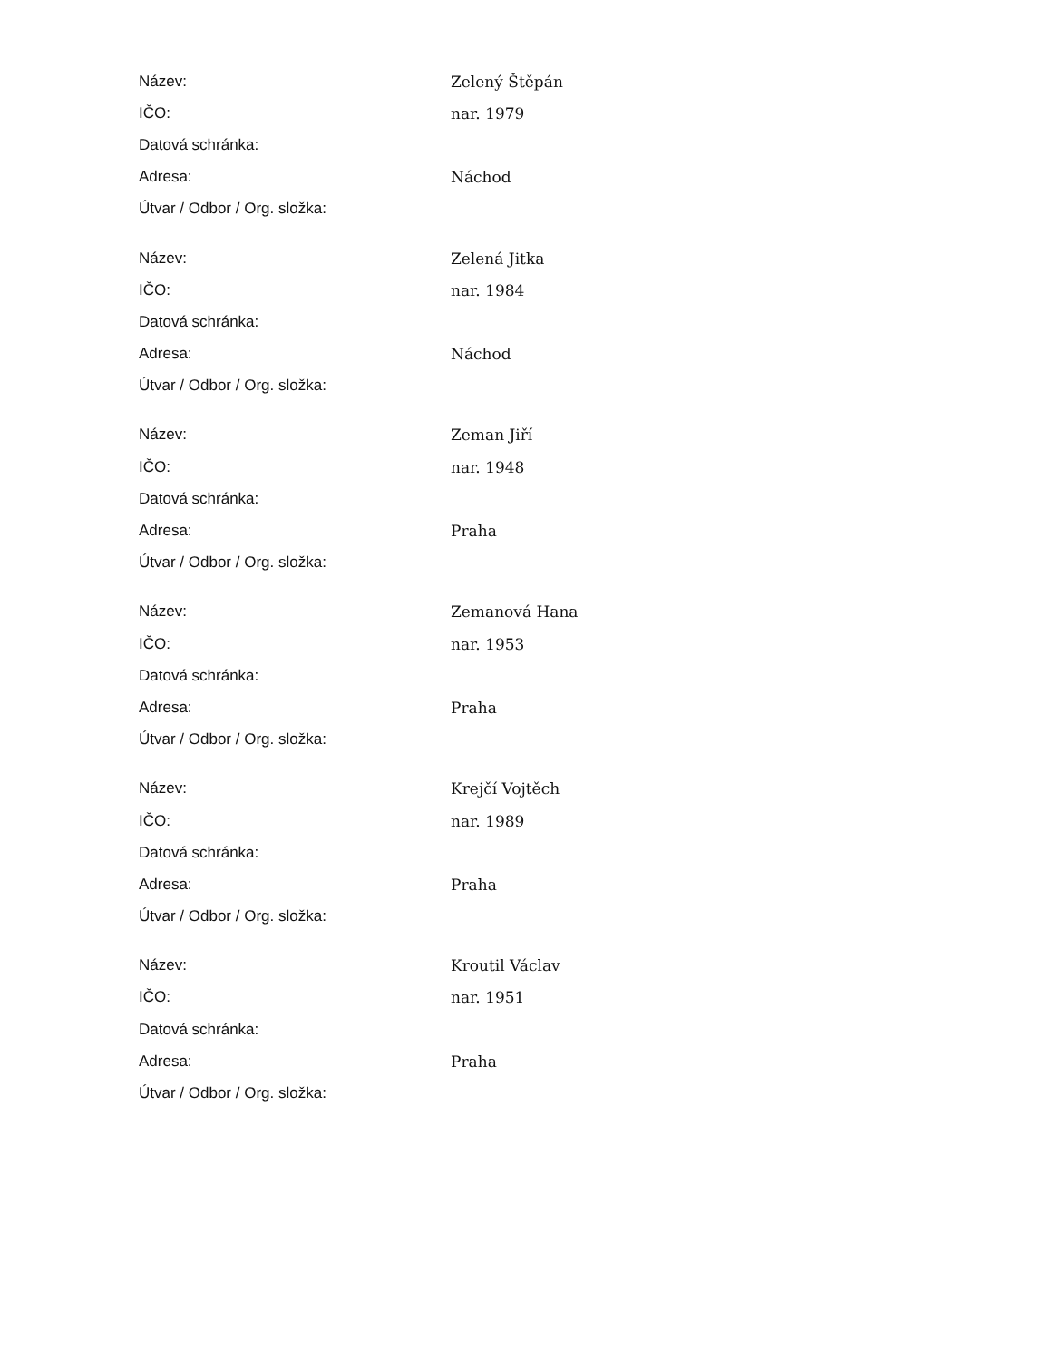| Název: | Zelený Štěpán |
| IČO: | nar. 1979 |
| Datová schránka: | |
| Adresa: | Náchod |
| Útvar / Odbor / Org. složka: | |
| Název: | Zelená Jitka |
| IČO: | nar. 1984 |
| Datová schránka: | |
| Adresa: | Náchod |
| Útvar / Odbor / Org. složka: | |
| Název: | Zeman Jiří |
| IČO: | nar. 1948 |
| Datová schránka: | |
| Adresa: | Praha |
| Útvar / Odbor / Org. složka: | |
| Název: | Zemanová Hana |
| IČO: | nar. 1953 |
| Datová schránka: | |
| Adresa: | Praha |
| Útvar / Odbor / Org. složka: | |
| Název: | Krejčí Vojtěch |
| IČO: | nar. 1989 |
| Datová schránka: | |
| Adresa: | Praha |
| Útvar / Odbor / Org. složka: | |
| Název: | Kroutil Václav |
| IČO: | nar. 1951 |
| Datová schránka: | |
| Adresa: | Praha |
| Útvar / Odbor / Org. složka: | |